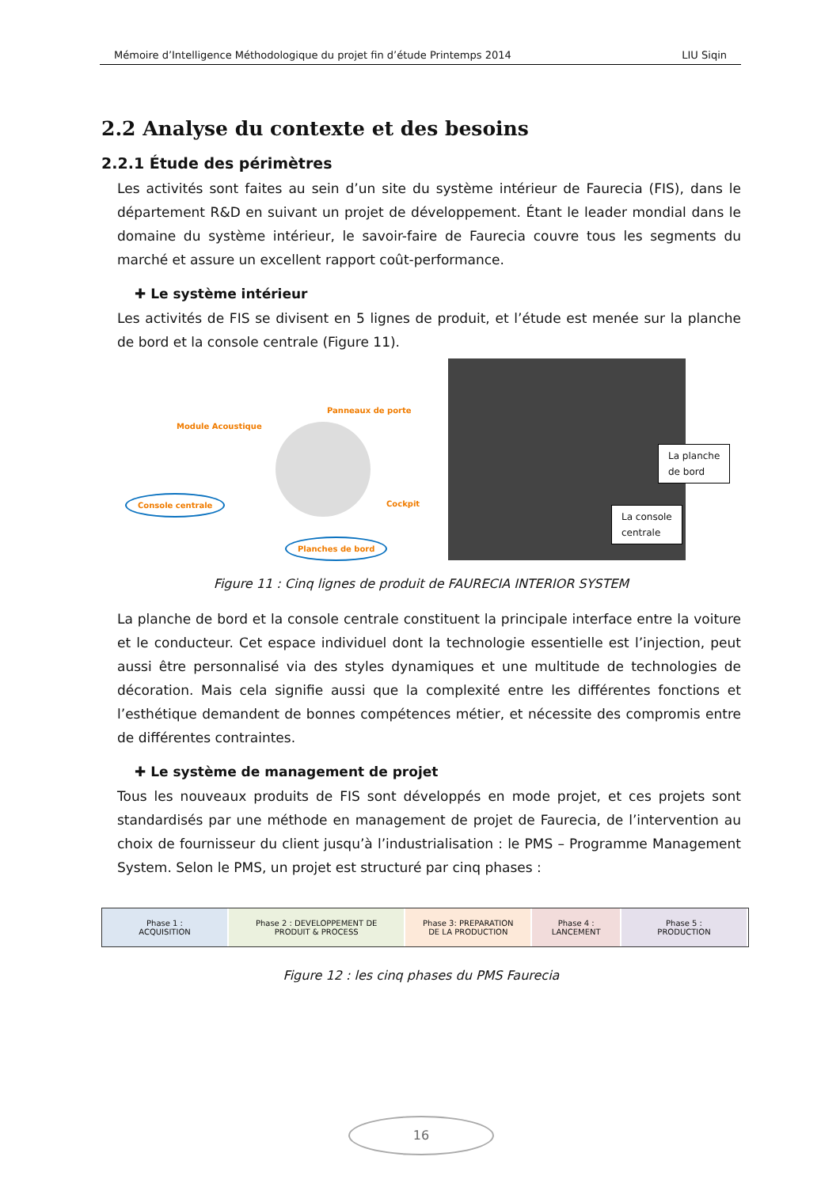Mémoire d’Intelligence Méthodologique du projet fin d’étude Printemps 2014 LIU Siqin
2.2 Analyse du contexte et des besoins
2.2.1 Étude des périmètres
Les activités sont faites au sein d’un site du système intérieur de Faurecia (FIS), dans le département R&D en suivant un projet de développement. Étant le leader mondial dans le domaine du système intérieur, le savoir-faire de Faurecia couvre tous les segments du marché et assure un excellent rapport coût-performance.
✚ Le système intérieur
Les activités de FIS se divisent en 5 lignes de produit, et l’étude est menée sur la planche de bord et la console centrale (Figure 11).
Panneaux de porte
Module Acoustique
Console centrale
Cockpit
Planches de bord
La planche
de bord
La console
centrale
Figure 11 : Cinq lignes de produit de FAURECIA INTERIOR SYSTEM
La planche de bord et la console centrale constituent la principale interface entre la voiture et le conducteur. Cet espace individuel dont la technologie essentielle est l’injection, peut aussi être personnalisé via des styles dynamiques et une multitude de technologies de décoration. Mais cela signifie aussi que la complexité entre les différentes fonctions et l’esthétique demandent de bonnes compétences métier, et nécessite des compromis entre de différentes contraintes.
✚ Le système de management de projet
Tous les nouveaux produits de FIS sont développés en mode projet, et ces projets sont standardisés par une méthode en management de projet de Faurecia, de l’intervention au choix de fournisseur du client jusqu’à l’industrialisation : le PMS – Programme Management System. Selon le PMS, un projet est structuré par cinq phases :
Phase 1 :
ACQUISITION
Phase 2 : DEVELOPPEMENT DE
PRODUIT & PROCESS
Phase 3: PREPARATION
DE LA PRODUCTION
Phase 4 :
LANCEMENT
Phase 5 :
PRODUCTION
Figure 12 : les cinq phases du PMS Faurecia
16